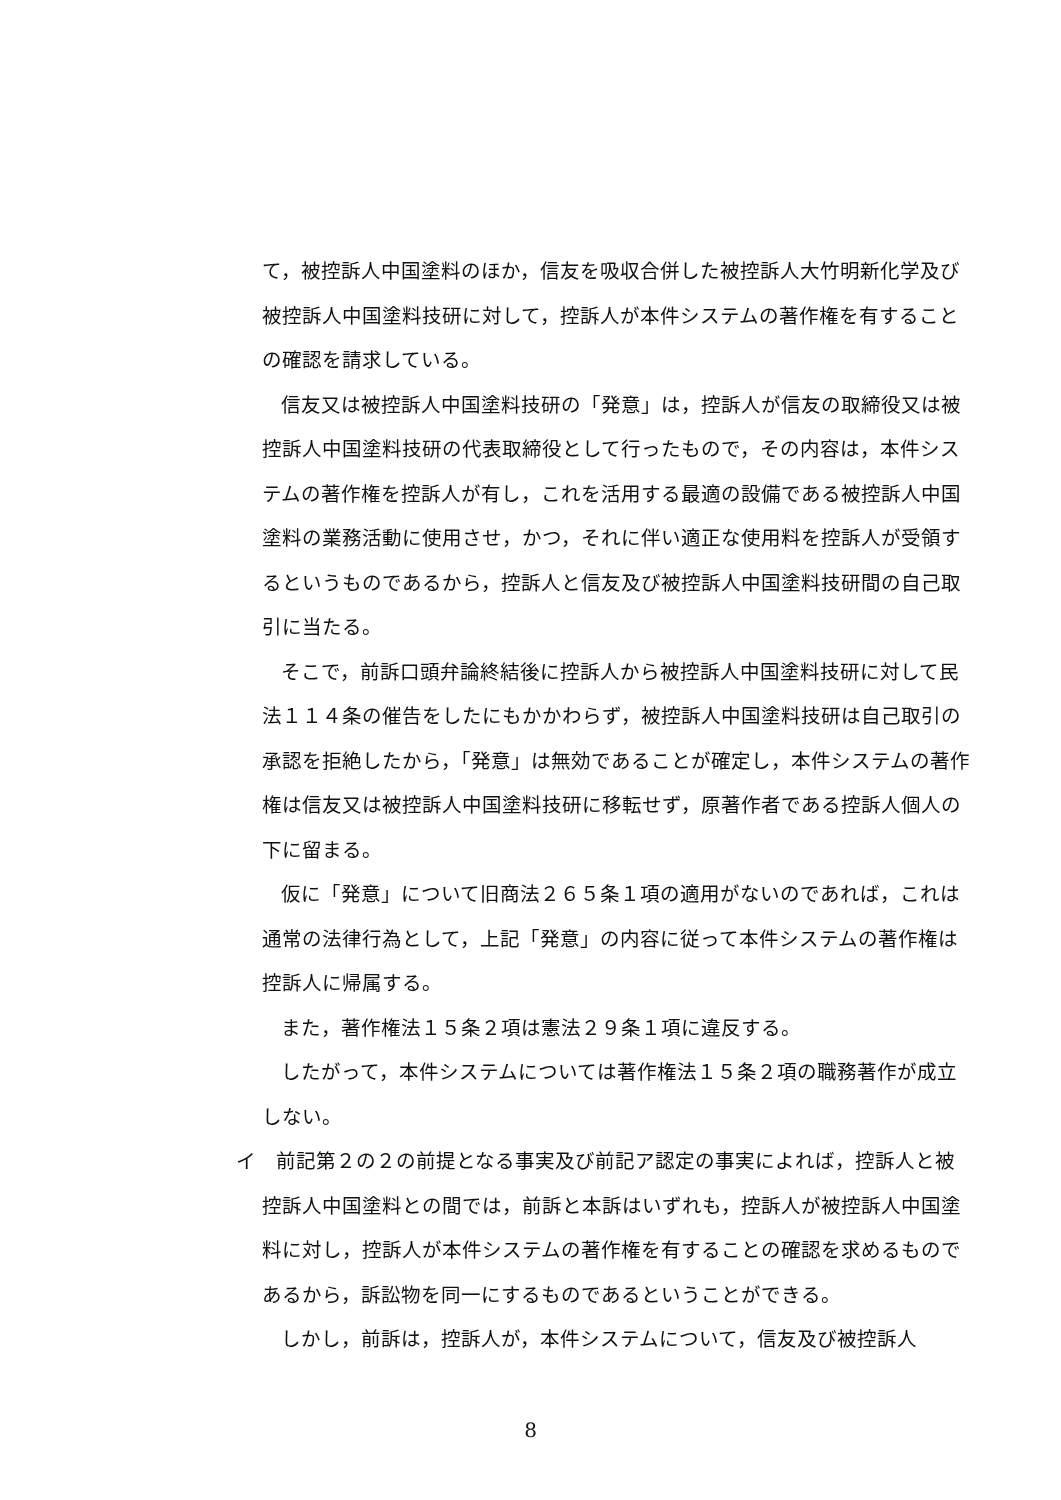て，被控訴人中国塗料のほか，信友を吸収合併した被控訴人大竹明新化学及び被控訴人中国塗料技研に対して，控訴人が本件システムの著作権を有することの確認を請求している。
信友又は被控訴人中国塗料技研の「発意」は，控訴人が信友の取締役又は被控訴人中国塗料技研の代表取締役として行ったもので，その内容は，本件システムの著作権を控訴人が有し，これを活用する最適の設備である被控訴人中国塗料の業務活動に使用させ，かつ，それに伴い適正な使用料を控訴人が受領するというものであるから，控訴人と信友及び被控訴人中国塗料技研間の自己取引に当たる。
そこで，前訴口頭弁論終結後に控訴人から被控訴人中国塗料技研に対して民法１１４条の催告をしたにもかかわらず，被控訴人中国塗料技研は自己取引の承認を拒絶したから，「発意」は無効であることが確定し，本件システムの著作権は信友又は被控訴人中国塗料技研に移転せず，原著作者である控訴人個人の下に留まる。
仮に「発意」について旧商法２６５条１項の適用がないのであれば，これは通常の法律行為として，上記「発意」の内容に従って本件システムの著作権は控訴人に帰属する。
また，著作権法１５条２項は憲法２９条１項に違反する。
したがって，本件システムについては著作権法１５条２項の職務著作が成立しない。
イ　前記第２の２の前提となる事実及び前記ア認定の事実によれば，控訴人と被控訴人中国塗料との間では，前訴と本訴はいずれも，控訴人が被控訴人中国塗料に対し，控訴人が本件システムの著作権を有することの確認を求めるものであるから，訴訟物を同一にするものであるということができる。
しかし，前訴は，控訴人が，本件システムについて，信友及び被控訴人
8